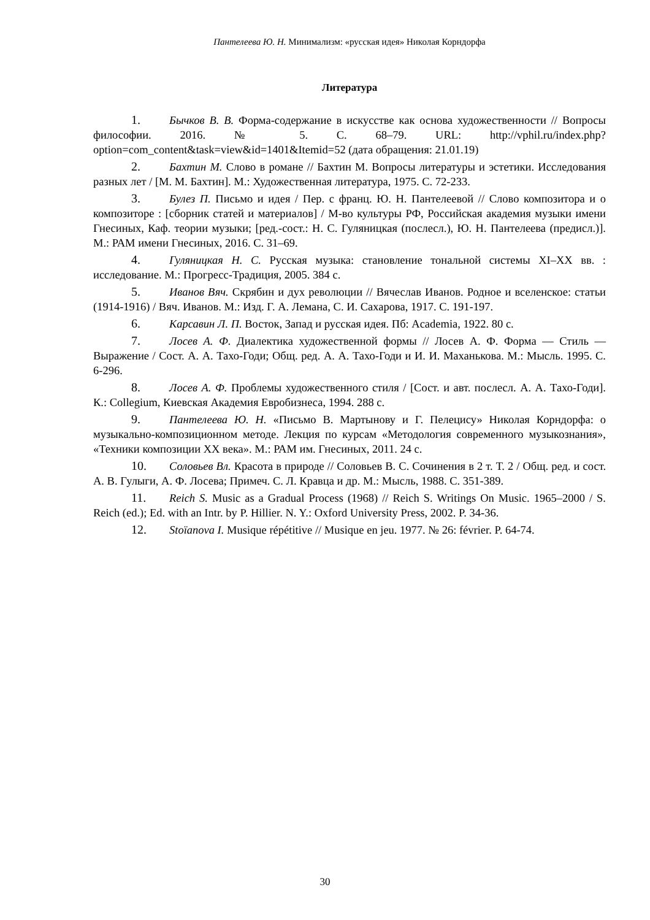Пантелеева Ю. Н. Минимализм: «русская идея» Николая Корндорфа
Литература
1. Бычков В. В. Форма-содержание в искусстве как основа художественности // Вопросы философии. 2016. № 5. С. 68–79. URL: http://vphil.ru/index.php?option=com_content&task=view&id=1401&Itemid=52 (дата обращения: 21.01.19)
2. Бахтин М. Слово в романе // Бахтин М. Вопросы литературы и эстетики. Исследования разных лет / [М. М. Бахтин]. М.: Художественная литература, 1975. С. 72-233.
3. Булез П. Письмо и идея / Пер. с франц. Ю. Н. Пантелеевой // Слово композитора и о композиторе : [сборник статей и материалов] / М-во культуры РФ, Российская академия музыки имени Гнесиных, Каф. теории музыки; [ред.-сост.: Н. С. Гуляницкая (послесл.), Ю. Н. Пантелеева (предисл.)]. М.: РАМ имени Гнесиных, 2016. С. 31–69.
4. Гуляницкая Н. С. Русская музыка: становление тональной системы XI–XX вв. : исследование. М.: Прогресс-Традиция, 2005. 384 с.
5. Иванов Вяч. Скрябин и дух революции // Вячеслав Иванов. Родное и вселенское: статьи (1914-1916) / Вяч. Иванов. М.: Изд. Г. А. Лемана, С. И. Сахарова, 1917. С. 191-197.
6. Карсавин Л. П. Восток, Запад и русская идея. Пб: Academia, 1922. 80 с.
7. Лосев А. Ф. Диалектика художественной формы // Лосев А. Ф. Форма — Стиль — Выражение / Сост. А. А. Тахо-Годи; Общ. ред. А. А. Тахо-Годи и И. И. Маханькова. М.: Мысль. 1995. С. 6-296.
8. Лосев А. Ф. Проблемы художественного стиля / [Сост. и авт. послесл. А. А. Тахо-Годи]. К.: Collegium, Киевская Академия Евробизнеса, 1994. 288 с.
9. Пантелеева Ю. Н. «Письмо В. Мартынову и Г. Пелецису» Николая Корндорфа: о музыкально-композиционном методе. Лекция по курсам «Методология современного музыкознания», «Техники композиции XX века». М.: РАМ им. Гнесиных, 2011. 24 с.
10. Соловьев Вл. Красота в природе // Соловьев В. С. Сочинения в 2 т. Т. 2 / Общ. ред. и сост. А. В. Гулыги, А. Ф. Лосева; Примеч. С. Л. Кравца и др. М.: Мысль, 1988. С. 351-389.
11. Reich S. Music as a Gradual Process (1968) // Reich S. Writings On Music. 1965–2000 / S. Reich (ed.); Ed. with an Intr. by P. Hillier. N. Y.: Oxford University Press, 2002. P. 34-36.
12. Stoïanova I. Musique répétitive // Musique en jeu. 1977. № 26: février. P. 64-74.
30